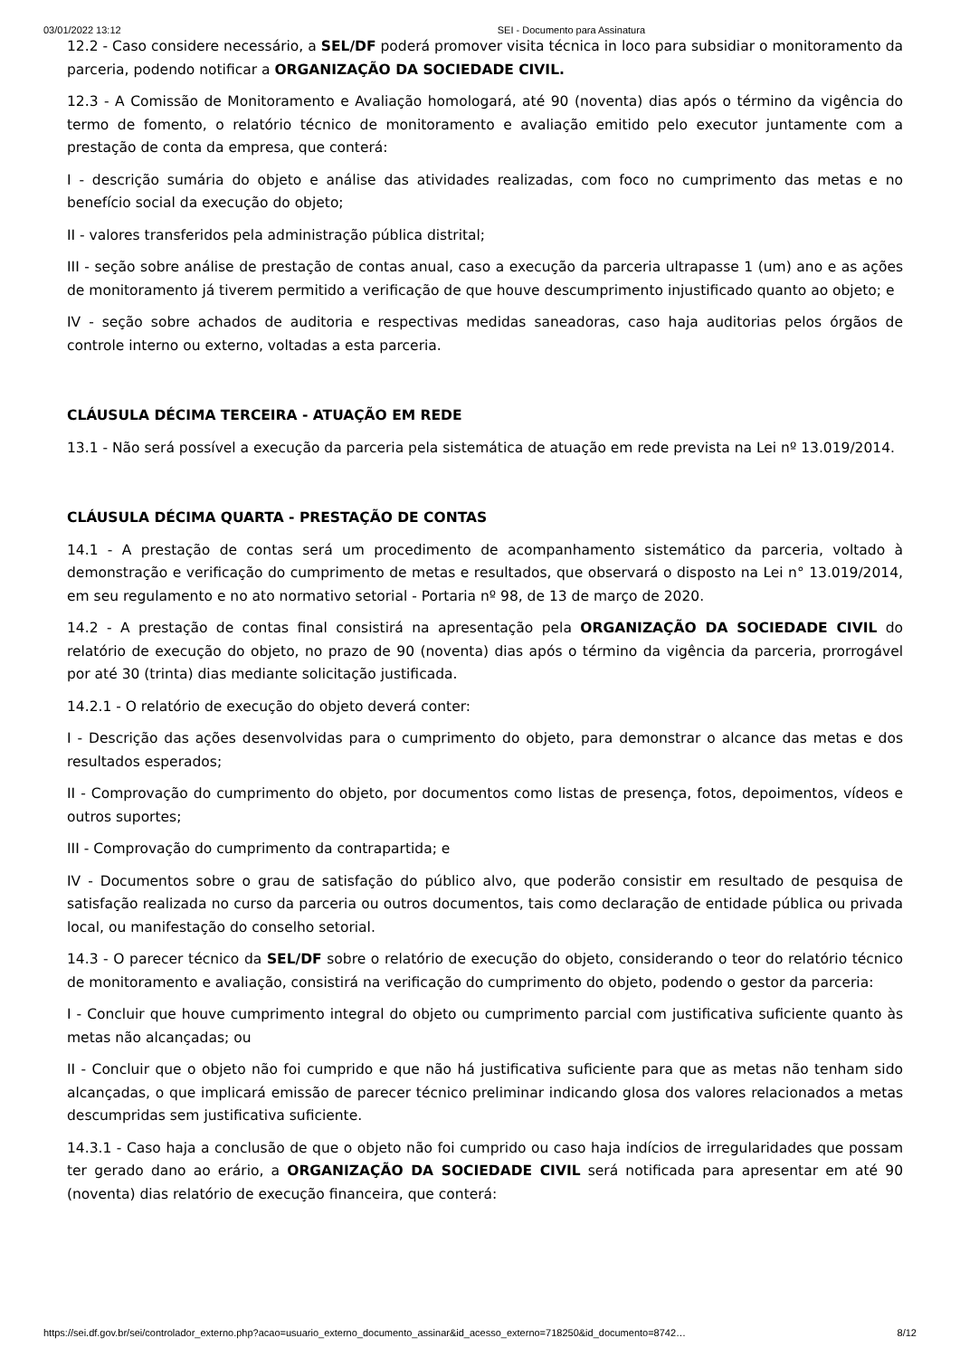03/01/2022 13:12 SEI - Documento para Assinatura
12.2 - Caso considere necessário, a SEL/DF poderá promover visita técnica in loco para subsidiar o monitoramento da parceria, podendo notificar a ORGANIZAÇÃO DA SOCIEDADE CIVIL.
12.3 - A Comissão de Monitoramento e Avaliação homologará, até 90 (noventa) dias após o término da vigência do termo de fomento, o relatório técnico de monitoramento e avaliação emitido pelo executor juntamente com a prestação de conta da empresa, que conterá:
I - descrição sumária do objeto e análise das atividades realizadas, com foco no cumprimento das metas e no benefício social da execução do objeto;
II - valores transferidos pela administração pública distrital;
III - seção sobre análise de prestação de contas anual, caso a execução da parceria ultrapasse 1 (um) ano e as ações de monitoramento já tiverem permitido a verificação de que houve descumprimento injustificado quanto ao objeto; e
IV - seção sobre achados de auditoria e respectivas medidas saneadoras, caso haja auditorias pelos órgãos de controle interno ou externo, voltadas a esta parceria.
CLÁUSULA DÉCIMA TERCEIRA - ATUAÇÃO EM REDE
13.1 - Não será possível a execução da parceria pela sistemática de atuação em rede prevista na Lei nº 13.019/2014.
CLÁUSULA DÉCIMA QUARTA - PRESTAÇÃO DE CONTAS
14.1 - A prestação de contas será um procedimento de acompanhamento sistemático da parceria, voltado à demonstração e verificação do cumprimento de metas e resultados, que observará o disposto na Lei n° 13.019/2014, em seu regulamento e no ato normativo setorial - Portaria nº 98, de 13 de março de 2020.
14.2 - A prestação de contas final consistirá na apresentação pela ORGANIZAÇÃO DA SOCIEDADE CIVIL do relatório de execução do objeto, no prazo de 90 (noventa) dias após o término da vigência da parceria, prorrogável por até 30 (trinta) dias mediante solicitação justificada.
14.2.1 - O relatório de execução do objeto deverá conter:
I - Descrição das ações desenvolvidas para o cumprimento do objeto, para demonstrar o alcance das metas e dos resultados esperados;
II - Comprovação do cumprimento do objeto, por documentos como listas de presença, fotos, depoimentos, vídeos e outros suportes;
III - Comprovação do cumprimento da contrapartida; e
IV - Documentos sobre o grau de satisfação do público alvo, que poderão consistir em resultado de pesquisa de satisfação realizada no curso da parceria ou outros documentos, tais como declaração de entidade pública ou privada local, ou manifestação do conselho setorial.
14.3 - O parecer técnico da SEL/DF sobre o relatório de execução do objeto, considerando o teor do relatório técnico de monitoramento e avaliação, consistirá na verificação do cumprimento do objeto, podendo o gestor da parceria:
I - Concluir que houve cumprimento integral do objeto ou cumprimento parcial com justificativa suficiente quanto às metas não alcançadas; ou
II - Concluir que o objeto não foi cumprido e que não há justificativa suficiente para que as metas não tenham sido alcançadas, o que implicará emissão de parecer técnico preliminar indicando glosa dos valores relacionados a metas descumpridas sem justificativa suficiente.
14.3.1 - Caso haja a conclusão de que o objeto não foi cumprido ou caso haja indícios de irregularidades que possam ter gerado dano ao erário, a ORGANIZAÇÃO DA SOCIEDADE CIVIL será notificada para apresentar em até 90 (noventa) dias relatório de execução financeira, que conterá:
https://sei.df.gov.br/sei/controlador_externo.php?acao=usuario_externo_documento_assinar&id_acesso_externo=718250&id_documento=8742… 8/12